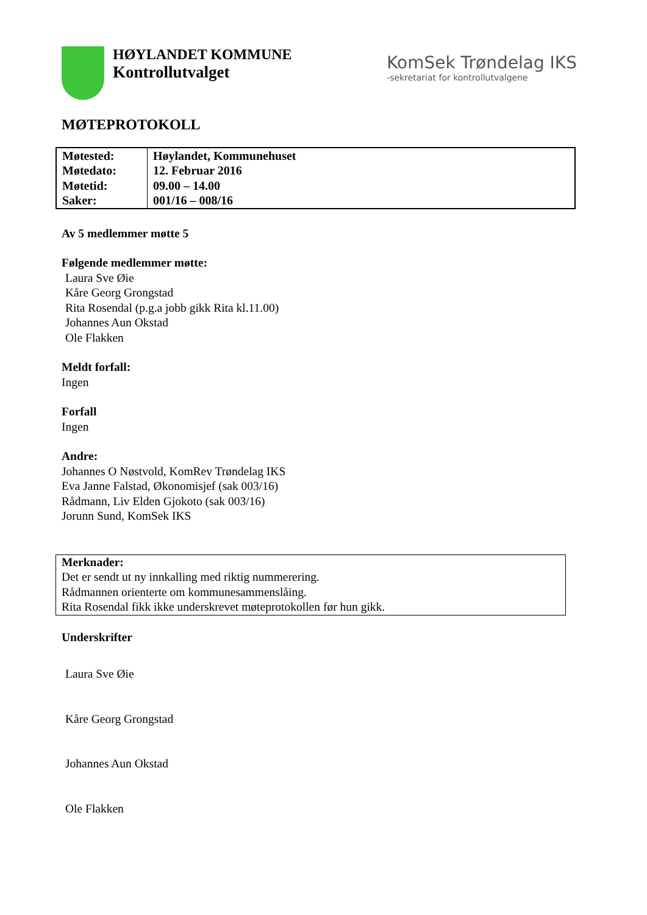HØYLANDET KOMMUNE
Kontrollutvalget
KomSek Trøndelag IKS
-sekretariat for kontrollutvalgene
MØTEPROTOKOLL
| Møtested: Møtedato: Møtetid: Saker: | Høylandet, Kommunehuset 12. Februar 2016 09.00 – 14.00 001/16 – 008/16 |
Av 5 medlemmer møtte 5
Følgende medlemmer møtte:
Laura Sve Øie
Kåre Georg Grongstad
Rita Rosendal (p.g.a jobb gikk Rita kl.11.00)
Johannes Aun Okstad
Ole Flakken
Meldt forfall:
Ingen
Forfall
Ingen
Andre:
Johannes O Nøstvold, KomRev Trøndelag IKS
Eva Janne Falstad, Økonomisjef (sak 003/16)
Rådmann, Liv Elden Gjokoto (sak 003/16)
Jorunn Sund, KomSek IKS
Merknader:
Det er sendt ut ny innkalling med riktig nummerering.
Rådmannen orienterte om kommunesammenslåing.
Rita Rosendal fikk ikke underskrevet møteprotokollen før hun gikk.
Underskrifter
Laura Sve Øie
Kåre Georg Grongstad
Johannes Aun Okstad
Ole Flakken